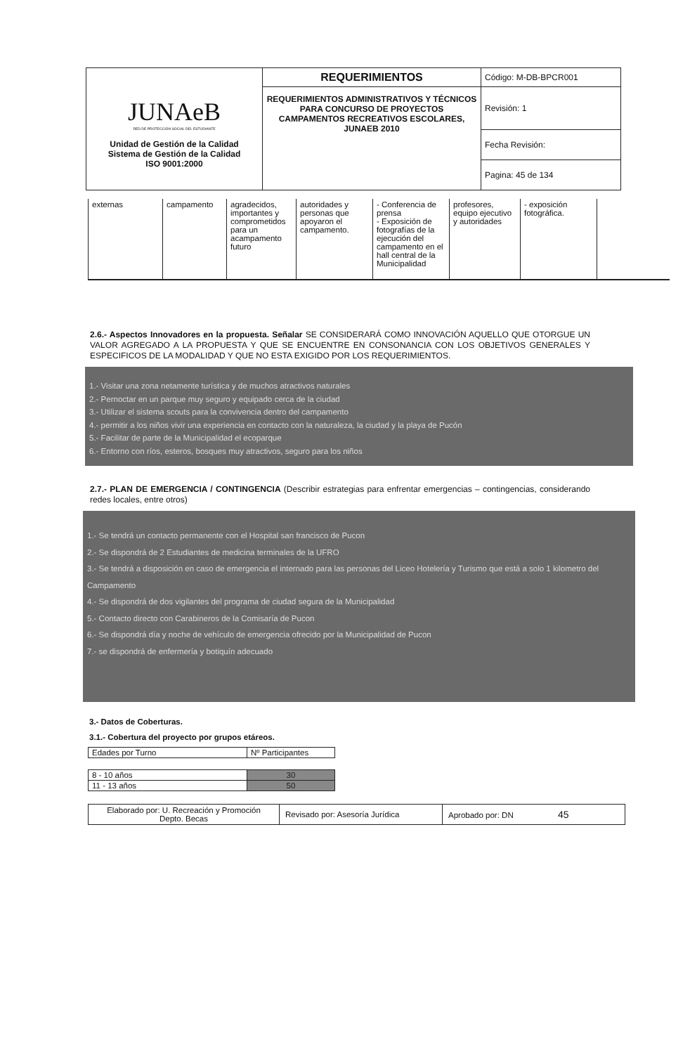| JUNAeB RED DE PROTECCIÓN SOCIAL DEL ESTUDIANTE Unidad de Gestión de la Calidad Sistema de Gestión de la Calidad ISO 9001:2000 | REQUERIMIENTOS | Código: M-DB-BPCR001 |
| | REQUERIMIENTOS ADMINISTRATIVOS Y TÉCNICOS PARA CONCURSO DE PROYECTOS CAMPAMENTOS RECREATIVOS ESCOLARES, JUNAEB 2010 | Revisión: 1 |
| | | Fecha Revisión: |
| | | Pagina: 45 de 134 |
| externas | campamento | agradecidos, importantes y comprometidos para un acampamento futuro | autoridades y personas que apoyaron el campamento. | - Conferencia de prensa - Exposición de fotografías de la ejecución del campamento en el hall central de la Municipalidad | profesores, equipo ejecutivo y autoridades | - exposición fotográfica. | |
2.6.- Aspectos Innovadores en la propuesta. Señalar SE CONSIDERARÁ COMO INNOVACIÓN AQUELLO QUE OTORGUE UN VALOR AGREGADO A LA PROPUESTA Y QUE SE ENCUENTRE EN CONSONANCIA CON LOS OBJETIVOS GENERALES Y ESPECIFICOS DE LA MODALIDAD Y QUE NO ESTA EXIGIDO POR LOS REQUERIMIENTOS.
1.- Visitar una zona netamente turística y de muchos atractivos naturales
2.- Pernoctar en un parque muy seguro y equipado cerca de la ciudad
3.- Utilizar el sistema scouts para la convivencia dentro del campamento
4.- permitir a los niños vivir una experiencia en contacto con la naturaleza, la ciudad y la playa de Pucón
5.- Facilitar de parte de la Municipalidad el ecoparque
6.- Entorno con ríos, esteros, bosques muy atractivos, seguro para los niños
2.7.- PLAN DE EMERGENCIA / CONTINGENCIA (Describir estrategias para enfrentar emergencias – contingencias, considerando redes locales, entre otros)
1.- Se tendrá un contacto permanente con el Hospital san francisco de Pucon
2.- Se dispondrá de 2 Estudiantes de medicina terminales de la UFRO
3.- Se tendrá a disposición en caso de emergencia el internado para las personas del Liceo Hotelería y Turismo que está a solo 1 kilometro del Campamento
4.- Se dispondrá de dos vigilantes del programa de ciudad segura de la Municipalidad
5.- Contacto directo con Carabineros de la Comisaría de Pucon
6.- Se dispondrá día y noche de vehículo de emergencia ofrecido por la Municipalidad de Pucon
7.- se dispondrá de enfermería y botiquín adecuado
3.- Datos de Coberturas.
3.1.- Cobertura del proyecto por grupos etáreos.
| Edades por Turno | Nº Participantes |
| 8 - 10 años | 30 |
| 11 - 13 años | 50 |
| Elaborado por: U. Recreación y Promoción Depto. Becas | Revisado por: Asesoría Jurídica | Aprobado por: DN 45 |